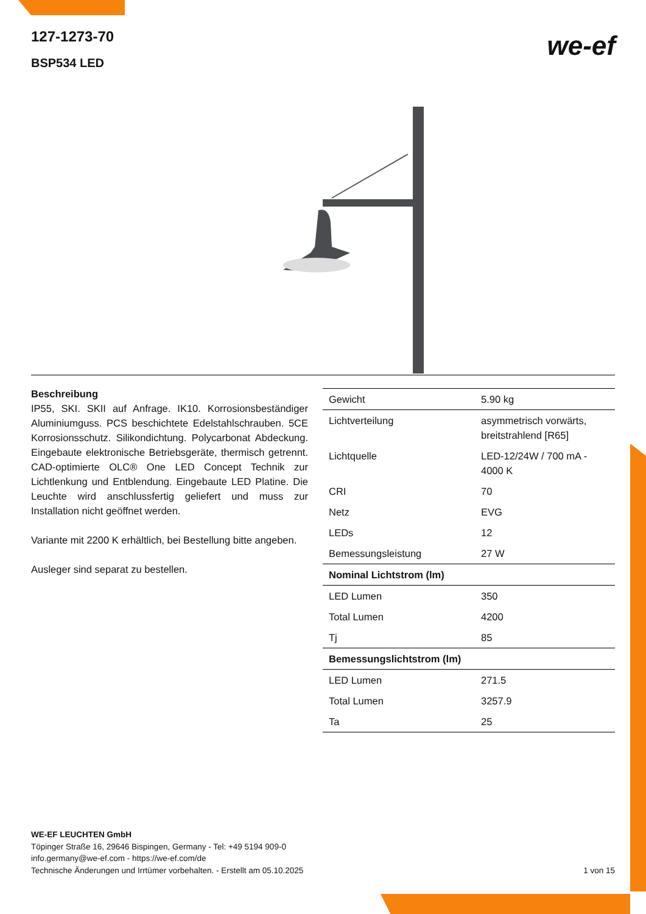127-1273-70
BSP534 LED
we-ef
Beschreibung
IP55, SKI. SKII auf Anfrage. IK10. Korrosionsbeständiger Aluminiumguss. PCS beschichtete Edelstahlschrauben. 5CE Korrosionsschutz. Silikondichtung. Polycarbonat Abdeckung. Eingebaute elektronische Betriebsgeräte, thermisch getrennt. CAD-optimierte OLC® One LED Concept Technik zur Lichtlenkung und Entblendung. Eingebaute LED Platine. Die Leuchte wird anschlussfertig geliefert und muss zur Installation nicht geöffnet werden.
Variante mit 2200 K erhältlich, bei Bestellung bitte angeben.
Ausleger sind separat zu bestellen.
| Gewicht | 5.90 kg |
| Lichtverteilung | asymmetrisch vorwärts, breitstrahlend [R65] |
| Lichtquelle | LED-12/24W / 700 mA - 4000 K |
| CRI | 70 |
| Netz | EVG |
| LEDs | 12 |
| Bemessungsleistung | 27 W |
| Nominal Lichtstrom (lm) | |
| LED Lumen | 350 |
| Total Lumen | 4200 |
| Tj | 85 |
| Bemessungslichtstrom (lm) | |
| LED Lumen | 271.5 |
| Total Lumen | 3257.9 |
| Ta | 25 |
WE-EF LEUCHTEN GmbH
Töpinger Straße 16, 29646 Bispingen, Germany - Tel: +49 5194 909-0
info.germany@we-ef.com - https://we-ef.com/de
Technische Änderungen und Irrtümer vorbehalten. - Erstellt am 05.10.2025
1 von 15